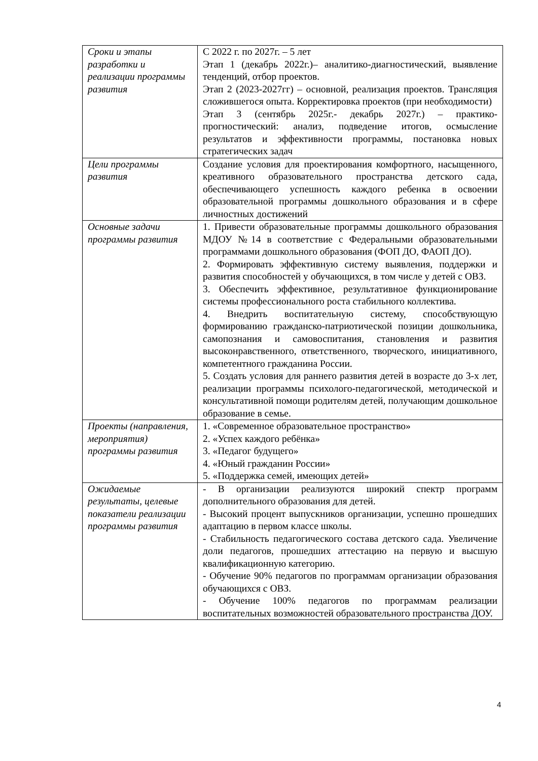| Сроки и этапы разработки и реализации программы развития | С 2022 г. по 2027г. – 5 лет Этап 1 (декабрь 2022г.)– аналитико-диагностический, выявление тенденций, отбор проектов. Этап 2 (2023-2027гг) – основной, реализация проектов. Трансляция сложившегося опыта. Корректировка проектов (при необходимости) Этап 3 (сентябрь 2025г.- декабрь 2027г.) – практико-прогностический: анализ, подведение итогов, осмысление результатов и эффективности программы, постановка новых стратегических задач |
| Цели программы развития | Создание условия для проектирования комфортного, насыщенного, креативного образовательного пространства детского сада, обеспечивающего успешность каждого ребенка в освоении образовательной программы дошкольного образования и в сфере личностных достижений |
| Основные задачи программы развития | 1. Привести образовательные программы дошкольного образования МДОУ №14 в соответствие с Федеральными образовательными программами дошкольного образования (ФОП ДО, ФАОП ДО). 2. Формировать эффективную систему выявления, поддержки и развития способностей у обучающихся, в том числе у детей с ОВЗ. 3. Обеспечить эффективное, результативное функционирование системы профессионального роста стабильного коллектива. 4. Внедрить воспитательную систему, способствующую формированию гражданско-патриотической позиции дошкольника, самопознания и самовоспитания, становления и развития высоконравственного, ответственного, творческого, инициативного, компетентного гражданина России. 5. Создать условия для раннего развития детей в возрасте до 3-х лет, реализации программы психолого-педагогической, методической и консультативной помощи родителям детей, получающим дошкольное образование в семье. |
| Проекты (направления, мероприятия) программы развития | 1. «Современное образовательное пространство» 2. «Успех каждого ребёнка» 3. «Педагог будущего» 4. «Юный гражданин России» 5. «Поддержка семей, имеющих детей» |
| Ожидаемые результаты, целевые показатели реализации программы развития | - В организации реализуются широкий спектр программ дополнительного образования для детей. - Высокий процент выпускников организации, успешно прошедших адаптацию в первом классе школы. - Стабильность педагогического состава детского сада. Увеличение доли педагогов, прошедших аттестацию на первую и высшую квалификационную категорию. - Обучение 90% педагогов по программам организации образования обучающихся с ОВЗ. - Обучение 100% педагогов по программам реализации воспитательных возможностей образовательного пространства ДОУ. |
4